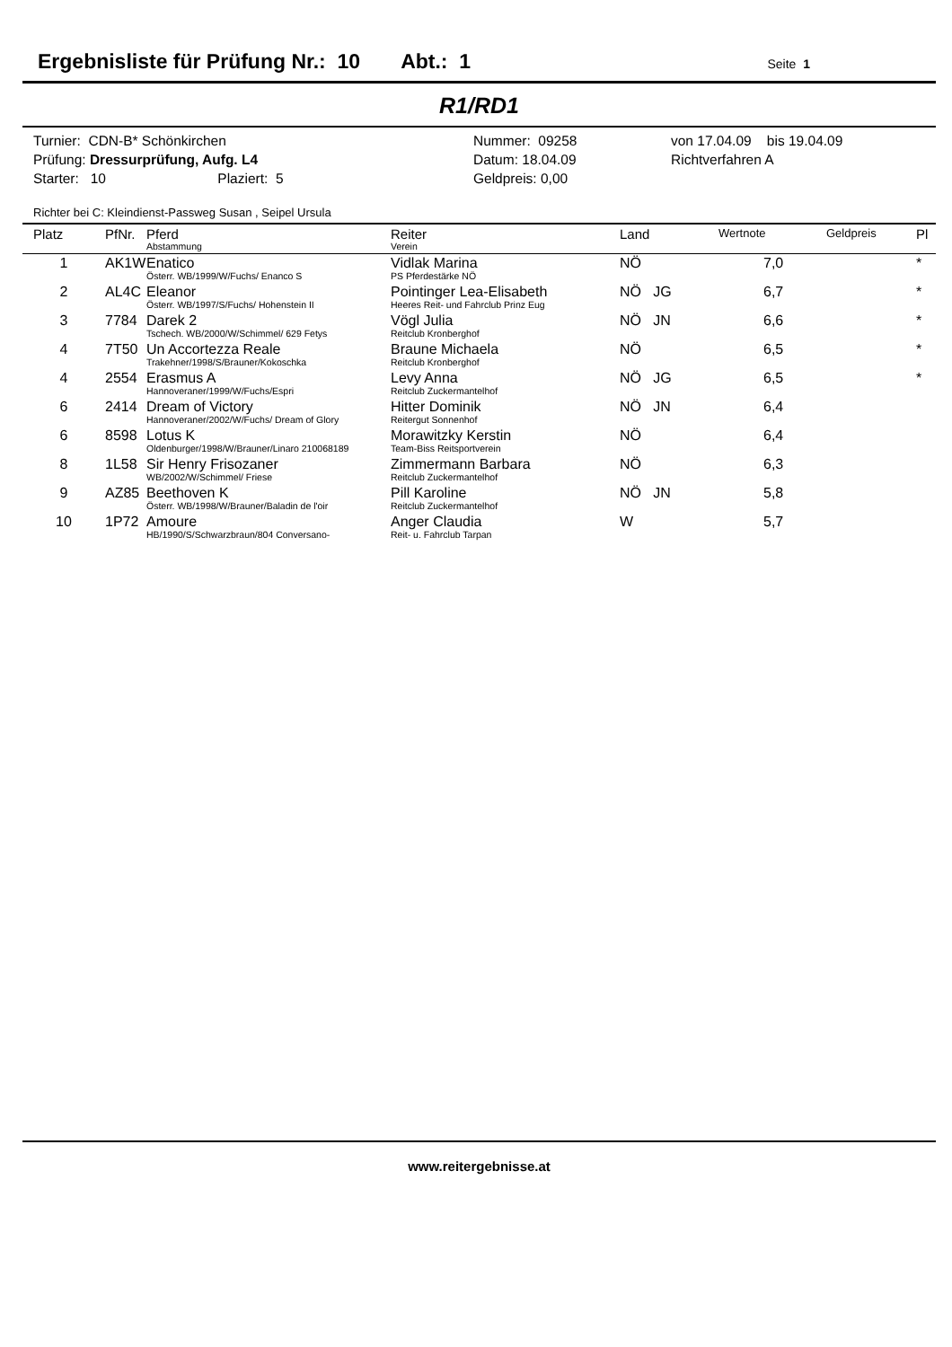Ergebnisliste für Prüfung Nr.: 10 Abt.: 1 Seite 1
R1/RD1
Turnier: CDN-B* Schönkirchen
Prüfung: Dressurprüfung, Aufg. L4
Starter: 10 Plaziert: 5
Nummer: 09258
Datum: 18.04.09
Geldpreis: 0,00
von 17.04.09 bis 19.04.09
Richtverfahren A
Richter bei C: Kleindienst-Passweg Susan , Seipel Ursula
| Platz | PfNr. | Pferd Abstammung | Reiter Verein | Land | Wertnote | Geldpreis | Pl |
| --- | --- | --- | --- | --- | --- | --- | --- |
| 1 | AK1W | Enatico Österr. WB/1999/W/Fuchs/ Enanco S | Vidlak Marina PS Pferdestärke NÖ | NÖ | 7,0 | | * |
| 2 | AL4C | Eleanor Österr. WB/1997/S/Fuchs/ Hohenstein II | Pointinger Lea-Elisabeth Heeres Reit- und Fahrclub Prinz Eug | NÖ JG | 6,7 | | * |
| 3 | 7784 | Darek 2 Tschech. WB/2000/W/Schimmel/ 629 Fetys | Vögl Julia Reitclub Kronberghof | NÖ JN | 6,6 | | * |
| 4 | 7T50 | Un Accortezza Reale Trakehner/1998/S/Brauner/Kokoschka | Braune Michaela Reitclub Kronberghof | NÖ | 6,5 | | * |
| 4 | 2554 | Erasmus A Hannoveraner/1999/W/Fuchs/Espri | Levy Anna Reitclub Zuckermantelhof | NÖ JG | 6,5 | | * |
| 6 | 2414 | Dream of Victory Hannoveraner/2002/W/Fuchs/ Dream of Glory | Hitter Dominik Reitergut Sonnenhof | NÖ JN | 6,4 | | |
| 6 | 8598 | Lotus K Oldenburger/1998/W/Brauner/Linaro 210068189 | Morawitzky Kerstin Team-Biss Reitsportverein | NÖ | 6,4 | | |
| 8 | 1L58 | Sir Henry Frisozaner WB/2002/W/Schimmel/ Friese | Zimmermann Barbara Reitclub Zuckermantelhof | NÖ | 6,3 | | |
| 9 | AZ85 | Beethoven K Österr. WB/1998/W/Brauner/Baladin de l'oir | Pill Karoline Reitclub Zuckermantelhof | NÖ JN | 5,8 | | |
| 10 | 1P72 | Amoure HB/1990/S/Schwarzbraun/804 Conversano- | Anger Claudia Reit- u. Fahrclub Tarpan | W | 5,7 | | |
www.reitergebnisse.at